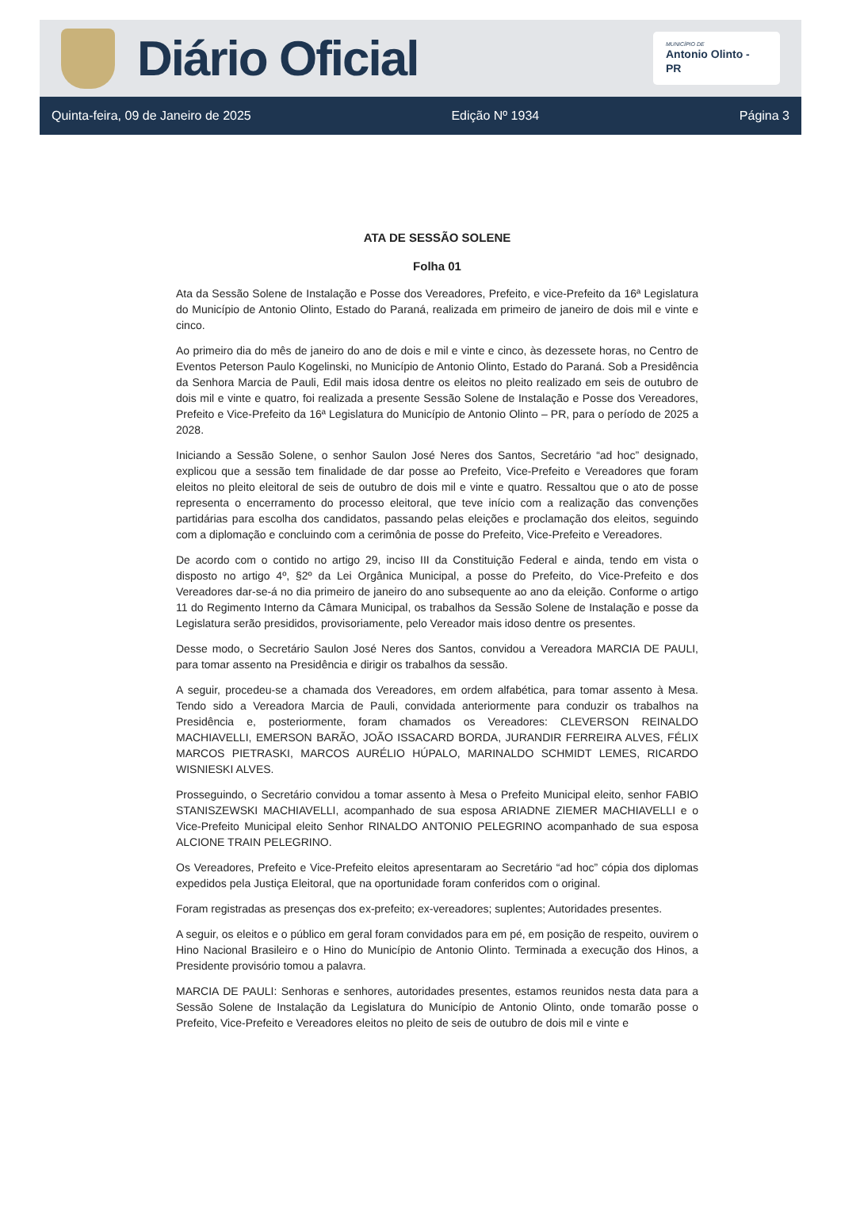Diário Oficial
MUNICÍPIO DE
Antonio Olinto - PR
Quinta-feira, 09 de Janeiro de 2025 Edição Nº 1934 Página 3
ATA DE SESSÃO SOLENE
Folha 01
Ata da Sessão Solene de Instalação e Posse dos Vereadores, Prefeito, e vice-Prefeito da 16ª Legislatura do Município de Antonio Olinto, Estado do Paraná, realizada em primeiro de janeiro de dois mil e vinte e cinco.
Ao primeiro dia do mês de janeiro do ano de dois e mil e vinte e cinco, às dezessete horas, no Centro de Eventos Peterson Paulo Kogelinski, no Município de Antonio Olinto, Estado do Paraná. Sob a Presidência da Senhora Marcia de Pauli, Edil mais idosa dentre os eleitos no pleito realizado em seis de outubro de dois mil e vinte e quatro, foi realizada a presente Sessão Solene de Instalação e Posse dos Vereadores, Prefeito e Vice-Prefeito da 16ª Legislatura do Município de Antonio Olinto – PR, para o período de 2025 a 2028.
Iniciando a Sessão Solene, o senhor Saulon José Neres dos Santos, Secretário “ad hoc” designado, explicou que a sessão tem finalidade de dar posse ao Prefeito, Vice-Prefeito e Vereadores que foram eleitos no pleito eleitoral de seis de outubro de dois mil e vinte e quatro. Ressaltou que o ato de posse representa o encerramento do processo eleitoral, que teve início com a realização das convenções partidárias para escolha dos candidatos, passando pelas eleições e proclamação dos eleitos, seguindo com a diplomação e concluindo com a cerimônia de posse do Prefeito, Vice-Prefeito e Vereadores.
De acordo com o contido no artigo 29, inciso III da Constituição Federal e ainda, tendo em vista o disposto no artigo 4º, §2º da Lei Orgânica Municipal, a posse do Prefeito, do Vice-Prefeito e dos Vereadores dar-se-á no dia primeiro de janeiro do ano subsequente ao ano da eleição. Conforme o artigo 11 do Regimento Interno da Câmara Municipal, os trabalhos da Sessão Solene de Instalação e posse da Legislatura serão presididos, provisoriamente, pelo Vereador mais idoso dentre os presentes.
Desse modo, o Secretário Saulon José Neres dos Santos, convidou a Vereadora MARCIA DE PAULI, para tomar assento na Presidência e dirigir os trabalhos da sessão.
A seguir, procedeu-se a chamada dos Vereadores, em ordem alfabética, para tomar assento à Mesa. Tendo sido a Vereadora Marcia de Pauli, convidada anteriormente para conduzir os trabalhos na Presidência e, posteriormente, foram chamados os Vereadores: CLEVERSON REINALDO MACHIAVELLI, EMERSON BARÃO, JOÃO ISSACARD BORDA, JURANDIR FERREIRA ALVES, FÉLIX MARCOS PIETRASKI, MARCOS AURÉLIO HÚPALO, MARINALDO SCHMIDT LEMES, RICARDO WISNIESKI ALVES.
Prosseguindo, o Secretário convidou a tomar assento à Mesa o Prefeito Municipal eleito, senhor FABIO STANISZEWSKI MACHIAVELLI, acompanhado de sua esposa ARIADNE ZIEMER MACHIAVELLI e o Vice-Prefeito Municipal eleito Senhor RINALDO ANTONIO PELEGRINO acompanhado de sua esposa ALCIONE TRAIN PELEGRINO.
Os Vereadores, Prefeito e Vice-Prefeito eleitos apresentaram ao Secretário “ad hoc” cópia dos diplomas expedidos pela Justiça Eleitoral, que na oportunidade foram conferidos com o original.
Foram registradas as presenças dos ex-prefeito; ex-vereadores; suplentes; Autoridades presentes.
A seguir, os eleitos e o público em geral foram convidados para em pé, em posição de respeito, ouvirem o Hino Nacional Brasileiro e o Hino do Município de Antonio Olinto. Terminada a execução dos Hinos, a Presidente provisório tomou a palavra.
MARCIA DE PAULI: Senhoras e senhores, autoridades presentes, estamos reunidos nesta data para a Sessão Solene de Instalação da Legislatura do Município de Antonio Olinto, onde tomarão posse o Prefeito, Vice-Prefeito e Vereadores eleitos no pleito de seis de outubro de dois mil e vinte e